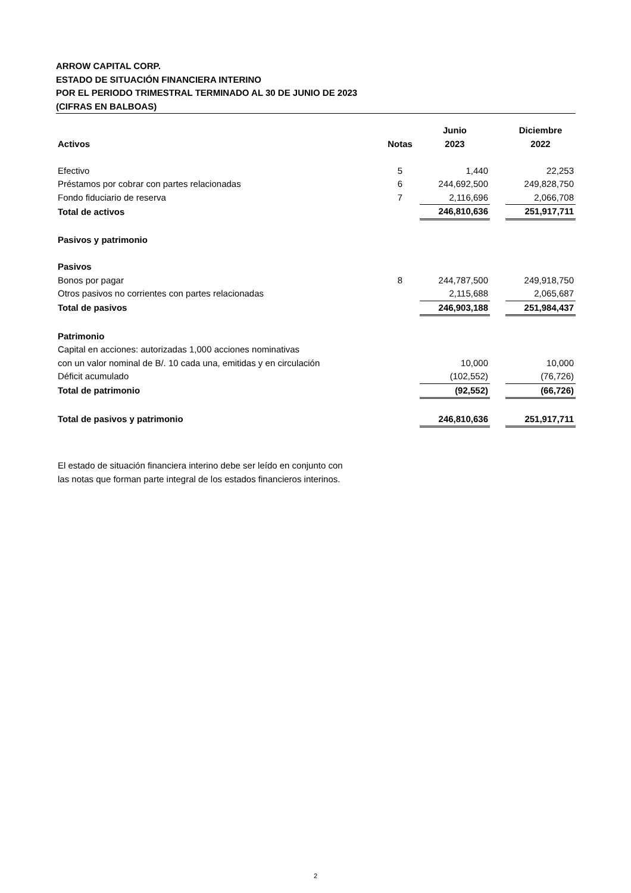ARROW CAPITAL CORP.
ESTADO DE SITUACIÓN FINANCIERA INTERINO
POR EL PERIODO TRIMESTRAL TERMINADO AL 30 DE JUNIO DE 2023
(CIFRAS EN BALBOAS)
| | | Junio | | Diciembre |
| --- | --- | --- | --- | --- |
| Activos | Notas | 2023 | | 2022 |
| Efectivo | 5 | 1,440 | | 22,253 |
| Préstamos por cobrar con partes relacionadas | 6 | 244,692,500 | | 249,828,750 |
| Fondo fiduciario de reserva | 7 | 2,116,696 | | 2,066,708 |
| Total de activos | | 246,810,636 | | 251,917,711 |
| Pasivos y patrimonio | | | | |
| Pasivos | | | | |
| Bonos por pagar | 8 | 244,787,500 | | 249,918,750 |
| Otros pasivos no corrientes con partes relacionadas | | 2,115,688 | | 2,065,687 |
| Total de pasivos | | 246,903,188 | | 251,984,437 |
| Patrimonio | | | | |
| Capital en acciones: autorizadas 1,000 acciones nominativas | | | | |
| con un valor nominal de B/. 10 cada una, emitidas y en circulación | | 10,000 | | 10,000 |
| Déficit acumulado | | (102,552) | | (76,726) |
| Total de patrimonio | | (92,552) | | (66,726) |
| Total de pasivos y patrimonio | | 246,810,636 | | 251,917,711 |
El estado de situación financiera interino debe ser leído en conjunto con
las notas que forman parte integral de los estados financieros interinos.
2